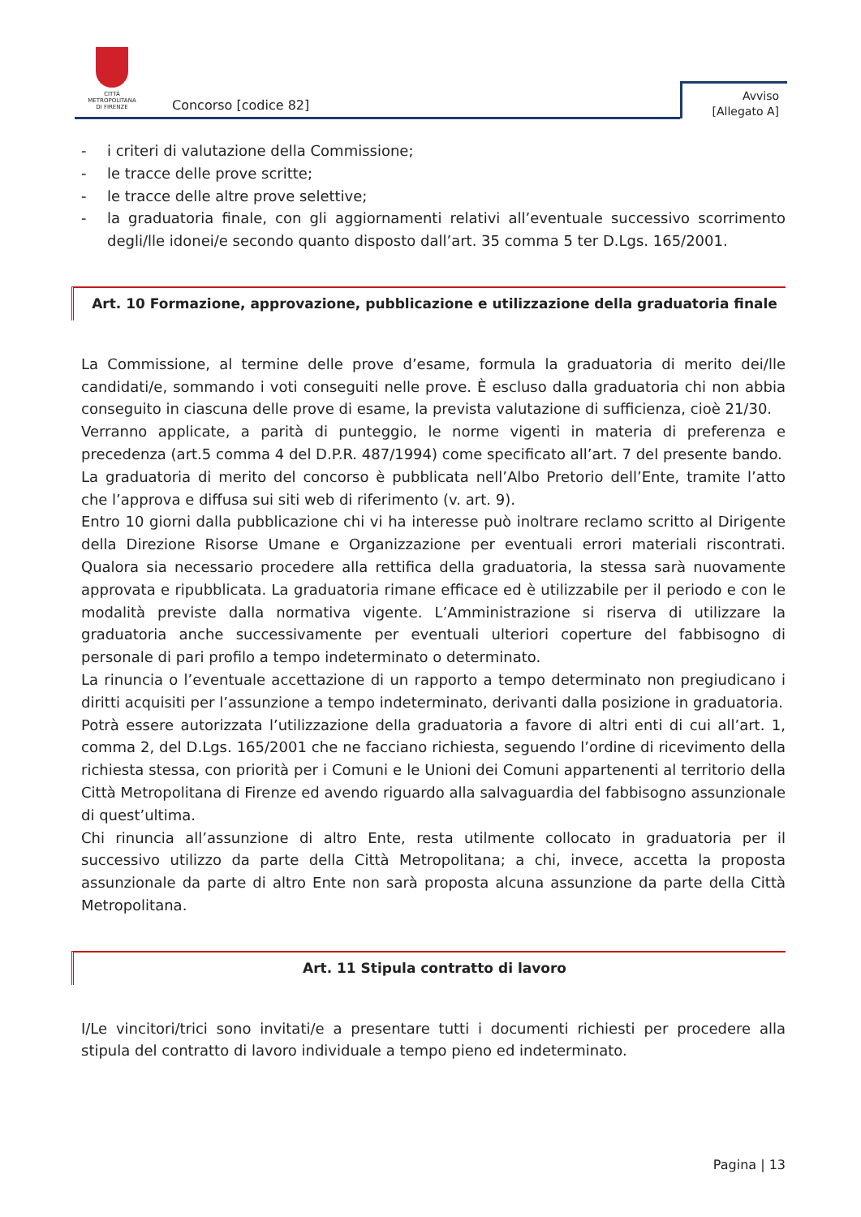CITTÀ METROPOLITANA
DI FIRENZE
Concorso [codice 82]
Avviso
[Allegato A]
- i criteri di valutazione della Commissione;
- le tracce delle prove scritte;
- le tracce delle altre prove selettive;
- la graduatoria finale, con gli aggiornamenti relativi all’eventuale successivo scorrimento degli/lle idonei/e secondo quanto disposto dall’art. 35 comma 5 ter D.Lgs. 165/2001.
Art. 10 Formazione, approvazione, pubblicazione e utilizzazione della graduatoria finale
La Commissione, al termine delle prove d’esame, formula la graduatoria di merito dei/lle candidati/e, sommando i voti conseguiti nelle prove. È escluso dalla graduatoria chi non abbia conseguito in ciascuna delle prove di esame, la prevista valutazione di sufficienza, cioè 21/30.
Verranno applicate, a parità di punteggio, le norme vigenti in materia di preferenza e precedenza (art.5 comma 4 del D.P.R. 487/1994) come specificato all’art. 7 del presente bando.
La graduatoria di merito del concorso è pubblicata nell’Albo Pretorio dell’Ente, tramite l’atto che l’approva e diffusa sui siti web di riferimento (v. art. 9).
Entro 10 giorni dalla pubblicazione chi vi ha interesse può inoltrare reclamo scritto al Dirigente della Direzione Risorse Umane e Organizzazione per eventuali errori materiali riscontrati. Qualora sia necessario procedere alla rettifica della graduatoria, la stessa sarà nuovamente approvata e ripubblicata. La graduatoria rimane efficace ed è utilizzabile per il periodo e con le modalità previste dalla normativa vigente. L’Amministrazione si riserva di utilizzare la graduatoria anche successivamente per eventuali ulteriori coperture del fabbisogno di personale di pari profilo a tempo indeterminato o determinato.
La rinuncia o l’eventuale accettazione di un rapporto a tempo determinato non pregiudicano i diritti acquisiti per l’assunzione a tempo indeterminato, derivanti dalla posizione in graduatoria.
Potrà essere autorizzata l’utilizzazione della graduatoria a favore di altri enti di cui all’art. 1, comma 2, del D.Lgs. 165/2001 che ne facciano richiesta, seguendo l’ordine di ricevimento della richiesta stessa, con priorità per i Comuni e le Unioni dei Comuni appartenenti al territorio della Città Metropolitana di Firenze ed avendo riguardo alla salvaguardia del fabbisogno assunzionale di quest’ultima.
Chi rinuncia all’assunzione di altro Ente, resta utilmente collocato in graduatoria per il successivo utilizzo da parte della Città Metropolitana; a chi, invece, accetta la proposta assunzionale da parte di altro Ente non sarà proposta alcuna assunzione da parte della Città Metropolitana.
Art. 11 Stipula contratto di lavoro
I/Le vincitori/trici sono invitati/e a presentare tutti i documenti richiesti per procedere alla stipula del contratto di lavoro individuale a tempo pieno ed indeterminato.
Pagina | 13